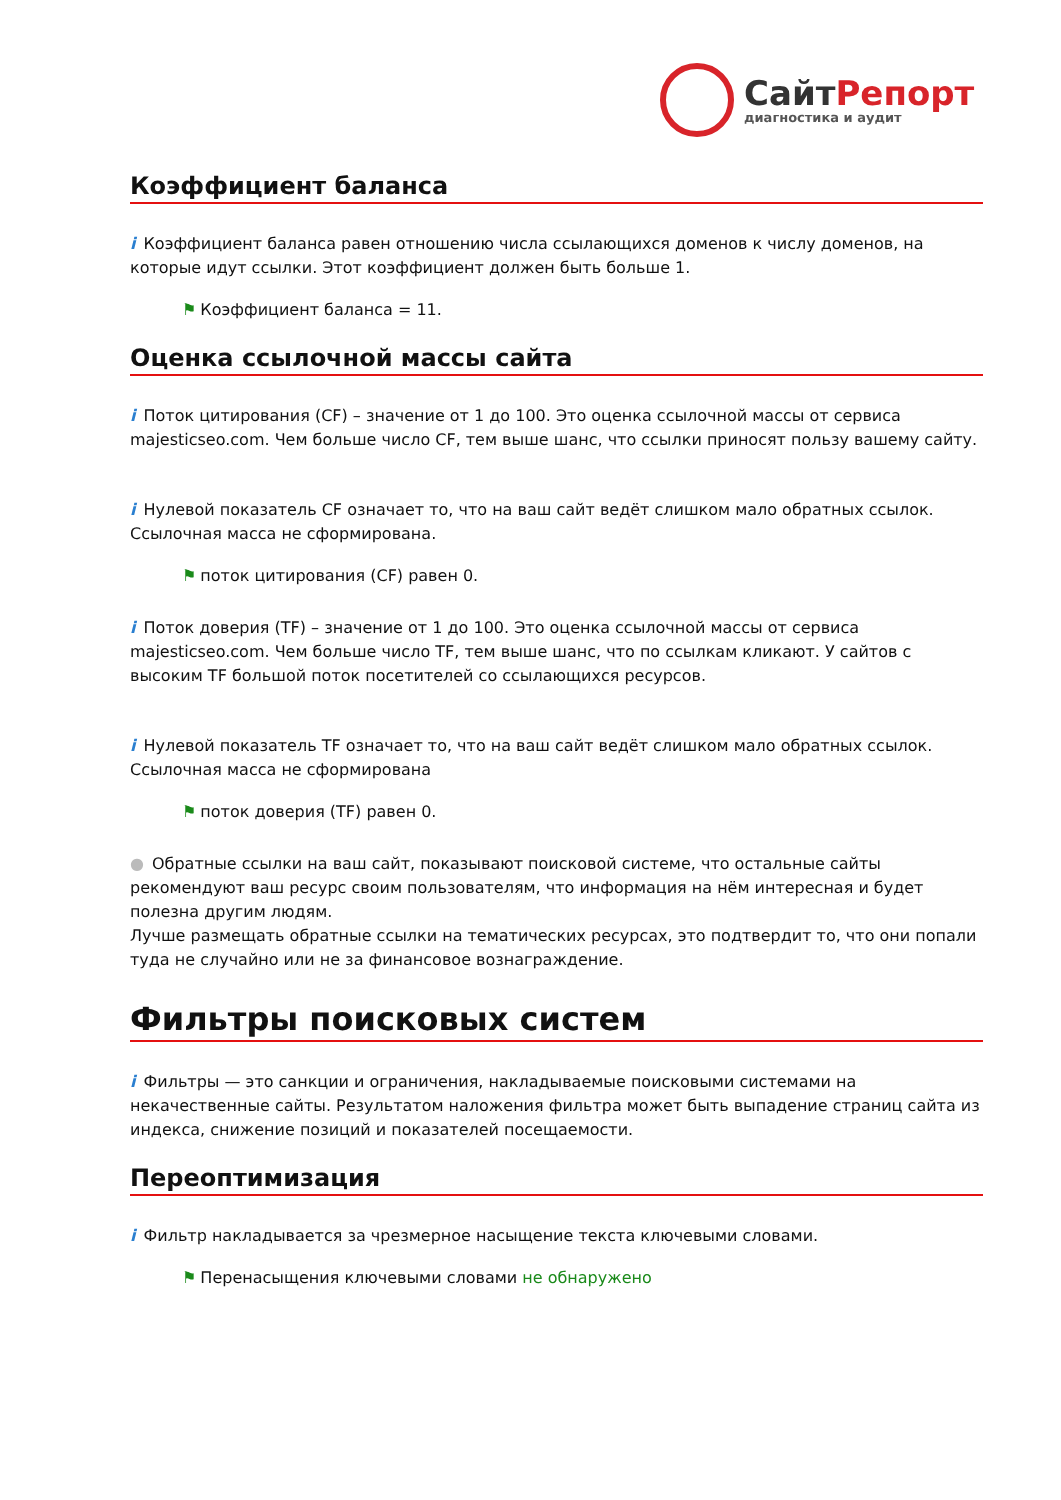СайтРепорт
диагностика и аудит
Коэффициент баланса
i Коэффициент баланса равен отношению числа ссылающихся доменов к числу доменов, на которые идут ссылки. Этот коэффициент должен быть больше 1.
⚑ Коэффициент баланса = 11.
Оценка ссылочной массы сайта
i Поток цитирования (CF) – значение от 1 до 100. Это оценка ссылочной массы от сервиса majesticseo.com. Чем больше число CF, тем выше шанс, что ссылки приносят пользу вашему сайту.
i Нулевой показатель CF означает то, что на ваш сайт ведёт слишком мало обратных ссылок. Ссылочная масса не сформирована.
⚑ поток цитирования (CF) равен 0.
i Поток доверия (TF) – значение от 1 до 100. Это оценка ссылочной массы от сервиса majesticseo.com. Чем больше число TF, тем выше шанс, что по ссылкам кликают. У сайтов с высоким TF большой поток посетителей со ссылающихся ресурсов.
i Нулевой показатель TF означает то, что на ваш сайт ведёт слишком мало обратных ссылок. Ссылочная масса не сформирована
⚑ поток доверия (TF) равен 0.
● Обратные ссылки на ваш сайт, показывают поисковой системе, что остальные сайты рекомендуют ваш ресурс своим пользователям, что информация на нём интересная и будет полезна другим людям.
Лучше размещать обратные ссылки на тематических ресурсах, это подтвердит то, что они попали туда не случайно или не за финансовое вознаграждение.
Фильтры поисковых систем
i Фильтры — это санкции и ограничения, накладываемые поисковыми системами на некачественные сайты. Результатом наложения фильтра может быть выпадение страниц сайта из индекса, снижение позиций и показателей посещаемости.
Переоптимизация
i Фильтр накладывается за чрезмерное насыщение текста ключевыми словами.
⚑ Перенасыщения ключевыми словами не обнаружено